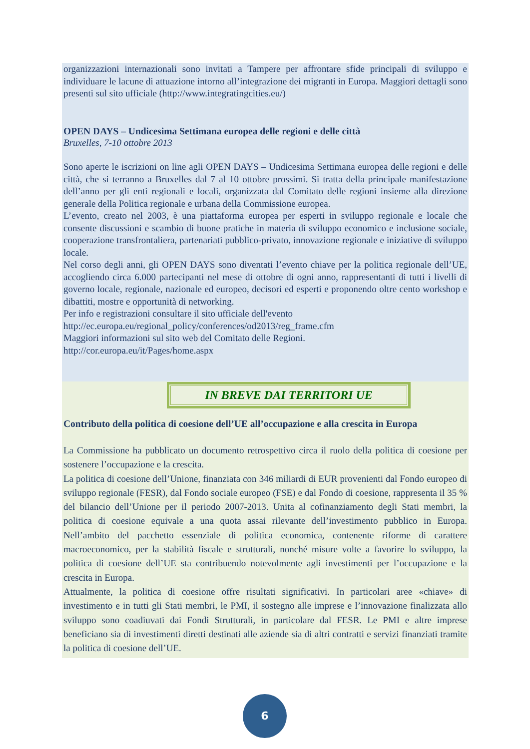organizzazioni internazionali sono invitati a Tampere per affrontare sfide principali di sviluppo e individuare le lacune di attuazione intorno all’integrazione dei migranti in Europa. Maggiori dettagli sono presenti sul sito ufficiale (http://www.integratingcities.eu/)
OPEN DAYS – Undicesima Settimana europea delle regioni e delle città
Bruxelles, 7-10 ottobre 2013
Sono aperte le iscrizioni on line agli OPEN DAYS – Undicesima Settimana europea delle regioni e delle città, che si terranno a Bruxelles dal 7 al 10 ottobre prossimi. Si tratta della principale manifestazione dell’anno per gli enti regionali e locali, organizzata dal Comitato delle regioni insieme alla direzione generale della Politica regionale e urbana della Commissione europea.
L’evento, creato nel 2003, è una piattaforma europea per esperti in sviluppo regionale e locale che consente discussioni e scambio di buone pratiche in materia di sviluppo economico e inclusione sociale, cooperazione transfrontaliera, partenariati pubblico-privato, innovazione regionale e iniziative di sviluppo locale.
Nel corso degli anni, gli OPEN DAYS sono diventati l’evento chiave per la politica regionale dell’UE, accogliendo circa 6.000 partecipanti nel mese di ottobre di ogni anno, rappresentanti di tutti i livelli di governo locale, regionale, nazionale ed europeo, decisori ed esperti e proponendo oltre cento workshop e dibattiti, mostre e opportunità di networking.
Per info e registrazioni consultare il sito ufficiale dell'evento
http://ec.europa.eu/regional_policy/conferences/od2013/reg_frame.cfm
Maggiori informazioni sul sito web del Comitato delle Regioni.
http://cor.europa.eu/it/Pages/home.aspx
IN BREVE DAI TERRITORI UE
Contributo della politica di coesione dell’UE all’occupazione e alla crescita in Europa
La Commissione ha pubblicato un documento retrospettivo circa il ruolo della politica di coesione per sostenere l’occupazione e la crescita.
La politica di coesione dell’Unione, finanziata con 346 miliardi di EUR provenienti dal Fondo europeo di sviluppo regionale (FESR), dal Fondo sociale europeo (FSE) e dal Fondo di coesione, rappresenta il 35 % del bilancio dell’Unione per il periodo 2007-2013. Unita al cofinanziamento degli Stati membri, la politica di coesione equivale a una quota assai rilevante dell’investimento pubblico in Europa. Nell’ambito del pacchetto essenziale di politica economica, contenente riforme di carattere macroeconomico, per la stabilità fiscale e strutturali, nonché misure volte a favorire lo sviluppo, la politica di coesione dell’UE sta contribuendo notevolmente agli investimenti per l’occupazione e la crescita in Europa.
Attualmente, la politica di coesione offre risultati significativi. In particolari aree «chiave» di investimento e in tutti gli Stati membri, le PMI, il sostegno alle imprese e l’innovazione finalizzata allo sviluppo sono coadiuvati dai Fondi Strutturali, in particolare dal FESR. Le PMI e altre imprese beneficiano sia di investimenti diretti destinati alle aziende sia di altri contratti e servizi finanziati tramite la politica di coesione dell’UE.
6